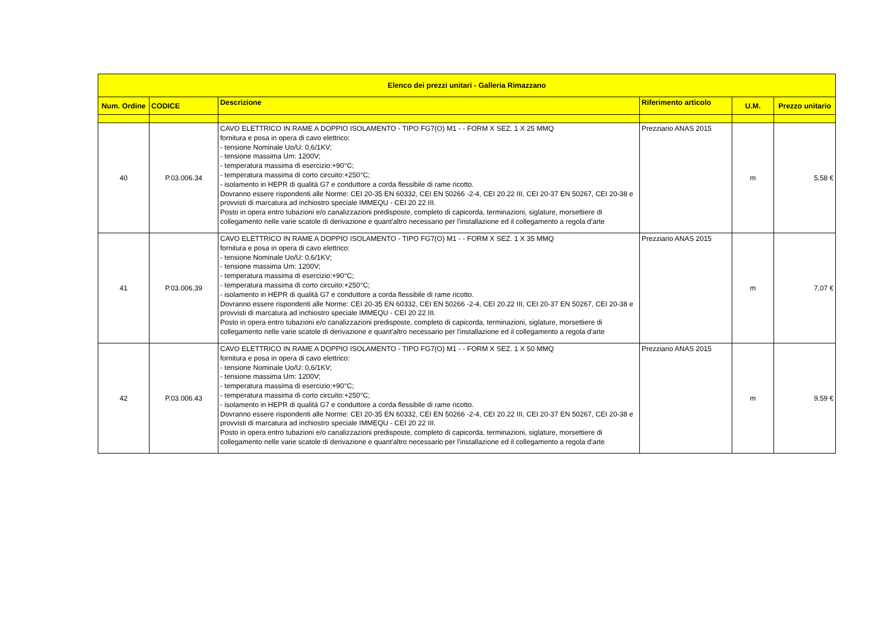| Elenco dei prezzi unitari - Galleria Rimazzano | | | | | |
| --- | --- | --- | --- | --- | --- |
| Num. Ordine | CODICE | Descrizione | Riferimento articolo | U.M. | Prezzo unitario |
| 40 | P.03.006.34 | CAVO ELETTRICO IN RAME A DOPPIO ISOLAMENTO - TIPO FG7(O) M1 - - FORM X SEZ. 1 X 25 MMQ fornitura e posa in opera di cavo elettrico: - tensione Nominale Uo/U: 0,6/1KV; - tensione massima Um: 1200V; - temperatura massima di esercizio:+90°C; - temperatura massima di corto circuito:+250°C; - isolamento in HEPR di qualità G7 e conduttore a corda flessibile di rame ricotto. Dovranno essere rispondenti alle Norme: CEI 20-35 EN 60332, CEI EN 50266 -2-4, CEI 20.22 III, CEI 20-37 EN 50267, CEI 20-38 e provvisti di marcatura ad inchiostro speciale IMMEQU - CEI 20 22 III. Posto in opera entro tubazioni e/o canalizzazioni predisposte, completo di capicorda, terminazioni, siglature, morsettiere di collegamento nelle varie scatole di derivazione e quant'altro necessario per l'installazione ed il collegamento a regola d'arte | Prezziario ANAS 2015 | m | 5,58 € |
| 41 | P.03.006.39 | CAVO ELETTRICO IN RAME A DOPPIO ISOLAMENTO - TIPO FG7(O) M1 - - FORM X SEZ. 1 X 35 MMQ fornitura e posa in opera di cavo elettrico: - tensione Nominale Uo/U: 0,6/1KV; - tensione massima Um: 1200V; - temperatura massima di esercizio:+90°C; - temperatura massima di corto circuito:+250°C; - isolamento in HEPR di qualità G7 e conduttore a corda flessibile di rame ricotto. Dovranno essere rispondenti alle Norme: CEI 20-35 EN 60332, CEI EN 50266 -2-4, CEI 20.22 III, CEI 20-37 EN 50267, CEI 20-38 e provvisti di marcatura ad inchiostro speciale IMMEQU - CEI 20 22 III. Posto in opera entro tubazioni e/o canalizzazioni predisposte, completo di capicorda, terminazioni, siglature, morsettiere di collegamento nelle varie scatole di derivazione e quant'altro necessario per l'installazione ed il collegamento a regola d'arte | Prezziario ANAS 2015 | m | 7,07 € |
| 42 | P.03.006.43 | CAVO ELETTRICO IN RAME A DOPPIO ISOLAMENTO - TIPO FG7(O) M1 - - FORM X SEZ. 1 X 50 MMQ fornitura e posa in opera di cavo elettrico: - tensione Nominale Uo/U: 0,6/1KV; - tensione massima Um: 1200V; - temperatura massima di esercizio:+90°C; - temperatura massima di corto circuito:+250°C; - isolamento in HEPR di qualità G7 e conduttore a corda flessibile di rame ricotto. Dovranno essere rispondenti alle Norme: CEI 20-35 EN 60332, CEI EN 50266 -2-4, CEI 20.22 III, CEI 20-37 EN 50267, CEI 20-38 e provvisti di marcatura ad inchiostro speciale IMMEQU - CEI 20 22 III. Posto in opera entro tubazioni e/o canalizzazioni predisposte, completo di capicorda, terminazioni, siglature, morsettiere di collegamento nelle varie scatole di derivazione e quant'altro necessario per l'installazione ed il collegamento a regola d'arte | Prezziario ANAS 2015 | m | 9,59 € |